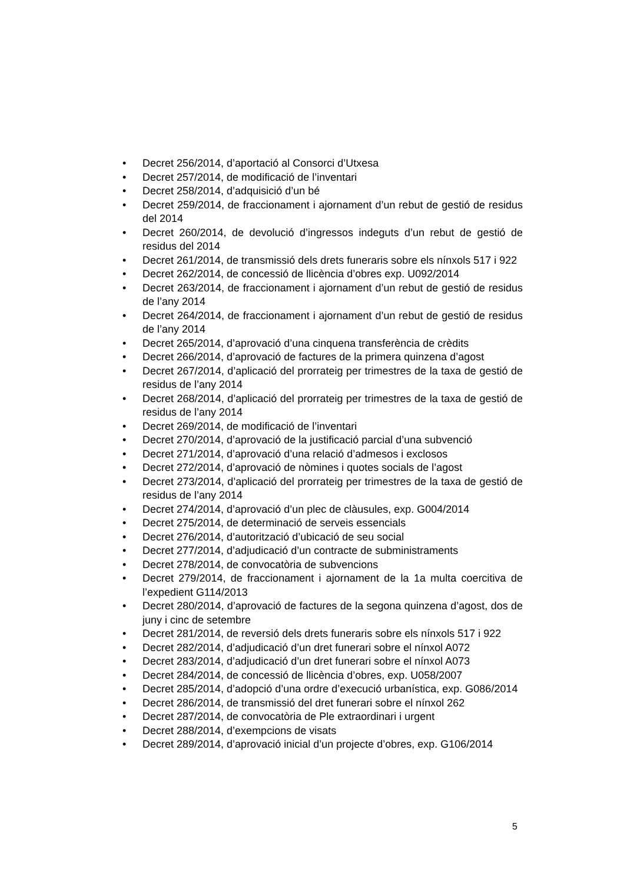• Decret 256/2014, d’aportació al Consorci d’Utxesa
• Decret 257/2014, de modificació de l’inventari
• Decret 258/2014, d’adquisició d’un bé
• Decret 259/2014, de fraccionament i ajornament d’un rebut de gestió de residus del 2014
• Decret 260/2014, de devolució d’ingressos indeguts d’un rebut de gestió de residus del 2014
• Decret 261/2014, de transmissió dels drets funeraris sobre els nínxols 517 i 922
• Decret 262/2014, de concessió de llicència d’obres exp. U092/2014
• Decret 263/2014, de fraccionament i ajornament d’un rebut de gestió de residus de l’any 2014
• Decret 264/2014, de fraccionament i ajornament d’un rebut de gestió de residus de l’any 2014
• Decret 265/2014, d’aprovació d’una cinquena transferència de crèdits
• Decret 266/2014, d’aprovació de factures de la primera quinzena d’agost
• Decret 267/2014, d’aplicació del prorrateig per trimestres de la taxa de gestió de residus de l’any 2014
• Decret 268/2014, d’aplicació del prorrateig per trimestres de la taxa de gestió de residus de l’any 2014
• Decret 269/2014, de modificació de l’inventari
• Decret 270/2014, d’aprovació de la justificació parcial d’una subvenció
• Decret 271/2014, d’aprovació d’una relació d’admesos i exclosos
• Decret 272/2014, d’aprovació de nòmines i quotes socials de l’agost
• Decret 273/2014, d’aplicació del prorrateig per trimestres de la taxa de gestió de residus de l’any 2014
• Decret 274/2014, d’aprovació d’un plec de clàusules, exp. G004/2014
• Decret 275/2014, de determinació de serveis essencials
• Decret 276/2014, d’autorització d’ubicació de seu social
• Decret 277/2014, d’adjudicació d’un contracte de subministraments
• Decret 278/2014, de convocatòria de subvencions
• Decret 279/2014, de fraccionament i ajornament de la 1a multa coercitiva de l’expedient G114/2013
• Decret 280/2014, d’aprovació de factures de la segona quinzena d’agost, dos de juny i cinc de setembre
• Decret 281/2014, de reversió dels drets funeraris sobre els nínxols 517 i 922
• Decret 282/2014, d’adjudicació d’un dret funerari sobre el nínxol A072
• Decret 283/2014, d’adjudicació d’un dret funerari sobre el nínxol A073
• Decret 284/2014, de concessió de llicència d’obres, exp. U058/2007
• Decret 285/2014, d’adopció d’una ordre d’execució urbanística, exp. G086/2014
• Decret 286/2014, de transmissió del dret funerari sobre el nínxol 262
• Decret 287/2014, de convocatòria de Ple extraordinari i urgent
• Decret 288/2014, d’exempcions de visats
• Decret 289/2014, d’aprovació inicial d’un projecte d’obres, exp. G106/2014
5